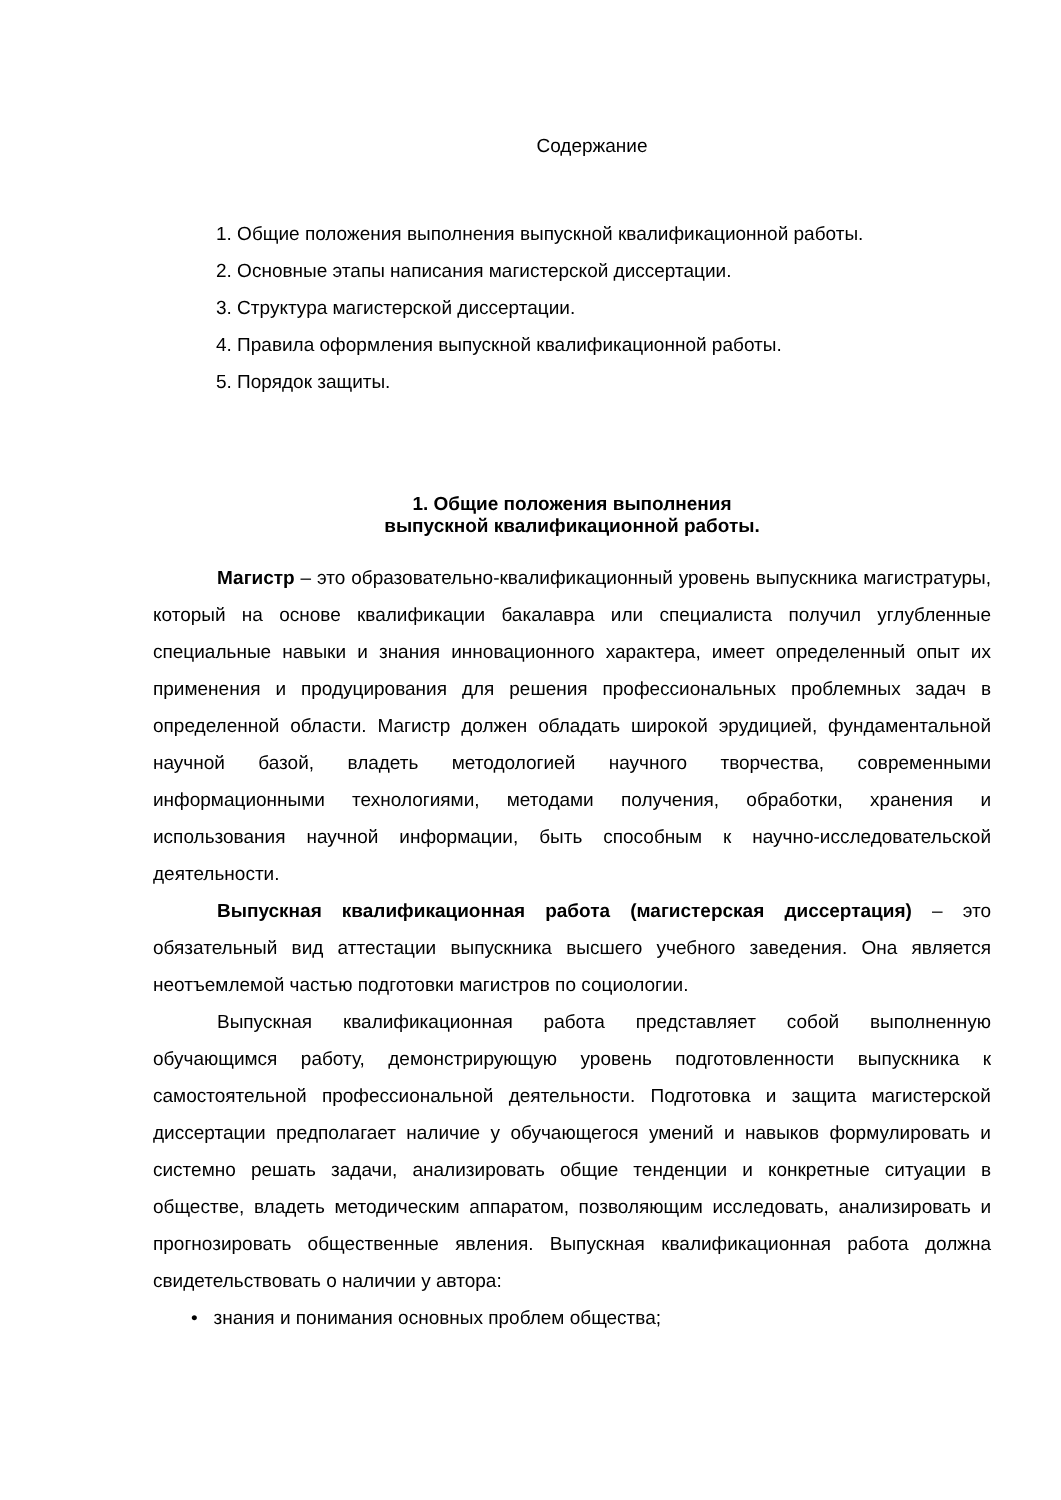Содержание
1. Общие положения выполнения выпускной квалификационной работы.
2. Основные этапы написания магистерской диссертации.
3. Структура магистерской диссертации.
4. Правила оформления выпускной квалификационной работы.
5. Порядок защиты.
1. Общие положения выполнения
выпускной квалификационной работы.
Магистр – это образовательно-квалификационный уровень выпускника магистратуры, который на основе квалификации бакалавра или специалиста получил углубленные специальные навыки и знания инновационного характера, имеет определенный опыт их применения и продуцирования для решения профессиональных проблемных задач в определенной области. Магистр должен обладать широкой эрудицией, фундаментальной научной базой, владеть методологией научного творчества, современными информационными технологиями, методами получения, обработки, хранения и использования научной информации, быть способным к научно-исследовательской деятельности.
Выпускная квалификационная работа (магистерская диссертация) – это обязательный вид аттестации выпускника высшего учебного заведения. Она является неотъемлемой частью подготовки магистров по социологии.
Выпускная квалификационная работа представляет собой выполненную обучающимся работу, демонстрирующую уровень подготовленности выпускника к самостоятельной профессиональной деятельности. Подготовка и защита магистерской диссертации предполагает наличие у обучающегося умений и навыков формулировать и системно решать задачи, анализировать общие тенденции и конкретные ситуации в обществе, владеть методическим аппаратом, позволяющим исследовать, анализировать и прогнозировать общественные явления. Выпускная квалификационная работа должна свидетельствовать о наличии у автора:
• знания и понимания основных проблем общества;